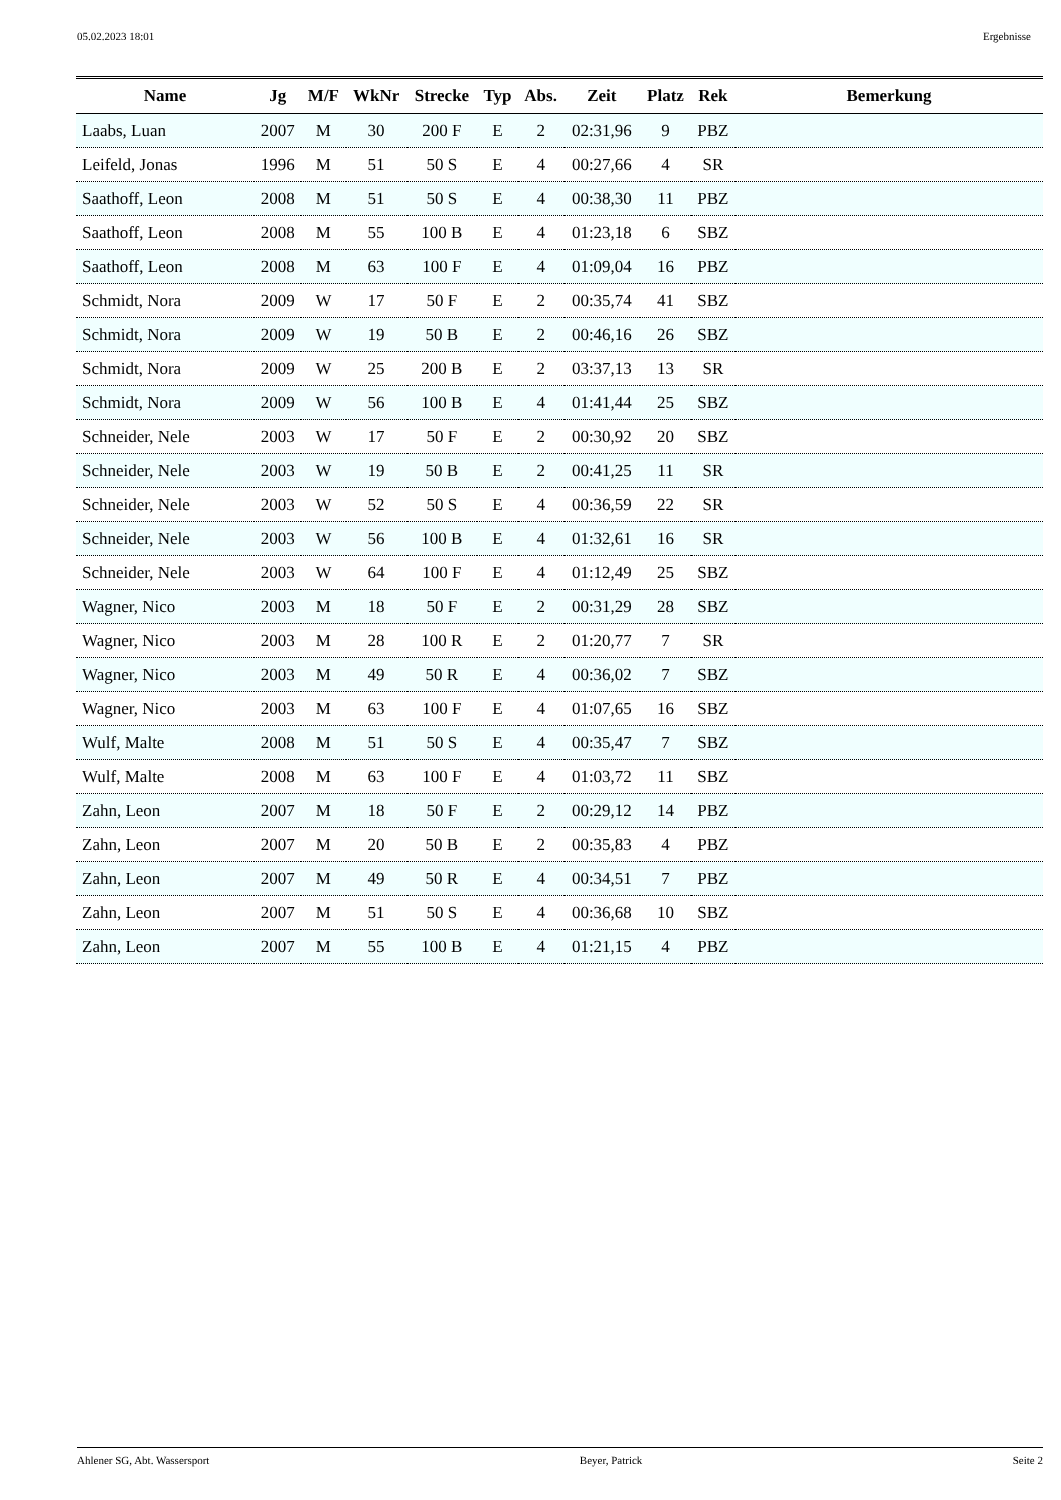05.02.2023 18:01 Ergebnisse
| Name | Jg | M/F | WkNr | Strecke | Typ | Abs. | Zeit | Platz | Rek | Bemerkung |
| --- | --- | --- | --- | --- | --- | --- | --- | --- | --- | --- |
| Laabs, Luan | 2007 | M | 30 | 200 F | E | 2 | 02:31,96 | 9 | PBZ | |
| Leifeld, Jonas | 1996 | M | 51 | 50 S | E | 4 | 00:27,66 | 4 | SR | |
| Saathoff, Leon | 2008 | M | 51 | 50 S | E | 4 | 00:38,30 | 11 | PBZ | |
| Saathoff, Leon | 2008 | M | 55 | 100 B | E | 4 | 01:23,18 | 6 | SBZ | |
| Saathoff, Leon | 2008 | M | 63 | 100 F | E | 4 | 01:09,04 | 16 | PBZ | |
| Schmidt, Nora | 2009 | W | 17 | 50 F | E | 2 | 00:35,74 | 41 | SBZ | |
| Schmidt, Nora | 2009 | W | 19 | 50 B | E | 2 | 00:46,16 | 26 | SBZ | |
| Schmidt, Nora | 2009 | W | 25 | 200 B | E | 2 | 03:37,13 | 13 | SR | |
| Schmidt, Nora | 2009 | W | 56 | 100 B | E | 4 | 01:41,44 | 25 | SBZ | |
| Schneider, Nele | 2003 | W | 17 | 50 F | E | 2 | 00:30,92 | 20 | SBZ | |
| Schneider, Nele | 2003 | W | 19 | 50 B | E | 2 | 00:41,25 | 11 | SR | |
| Schneider, Nele | 2003 | W | 52 | 50 S | E | 4 | 00:36,59 | 22 | SR | |
| Schneider, Nele | 2003 | W | 56 | 100 B | E | 4 | 01:32,61 | 16 | SR | |
| Schneider, Nele | 2003 | W | 64 | 100 F | E | 4 | 01:12,49 | 25 | SBZ | |
| Wagner, Nico | 2003 | M | 18 | 50 F | E | 2 | 00:31,29 | 28 | SBZ | |
| Wagner, Nico | 2003 | M | 28 | 100 R | E | 2 | 01:20,77 | 7 | SR | |
| Wagner, Nico | 2003 | M | 49 | 50 R | E | 4 | 00:36,02 | 7 | SBZ | |
| Wagner, Nico | 2003 | M | 63 | 100 F | E | 4 | 01:07,65 | 16 | SBZ | |
| Wulf, Malte | 2008 | M | 51 | 50 S | E | 4 | 00:35,47 | 7 | SBZ | |
| Wulf, Malte | 2008 | M | 63 | 100 F | E | 4 | 01:03,72 | 11 | SBZ | |
| Zahn, Leon | 2007 | M | 18 | 50 F | E | 2 | 00:29,12 | 14 | PBZ | |
| Zahn, Leon | 2007 | M | 20 | 50 B | E | 2 | 00:35,83 | 4 | PBZ | |
| Zahn, Leon | 2007 | M | 49 | 50 R | E | 4 | 00:34,51 | 7 | PBZ | |
| Zahn, Leon | 2007 | M | 51 | 50 S | E | 4 | 00:36,68 | 10 | SBZ | |
| Zahn, Leon | 2007 | M | 55 | 100 B | E | 4 | 01:21,15 | 4 | PBZ | |
Ahlener SG, Abt. Wassersport Beyer, Patrick Seite 2